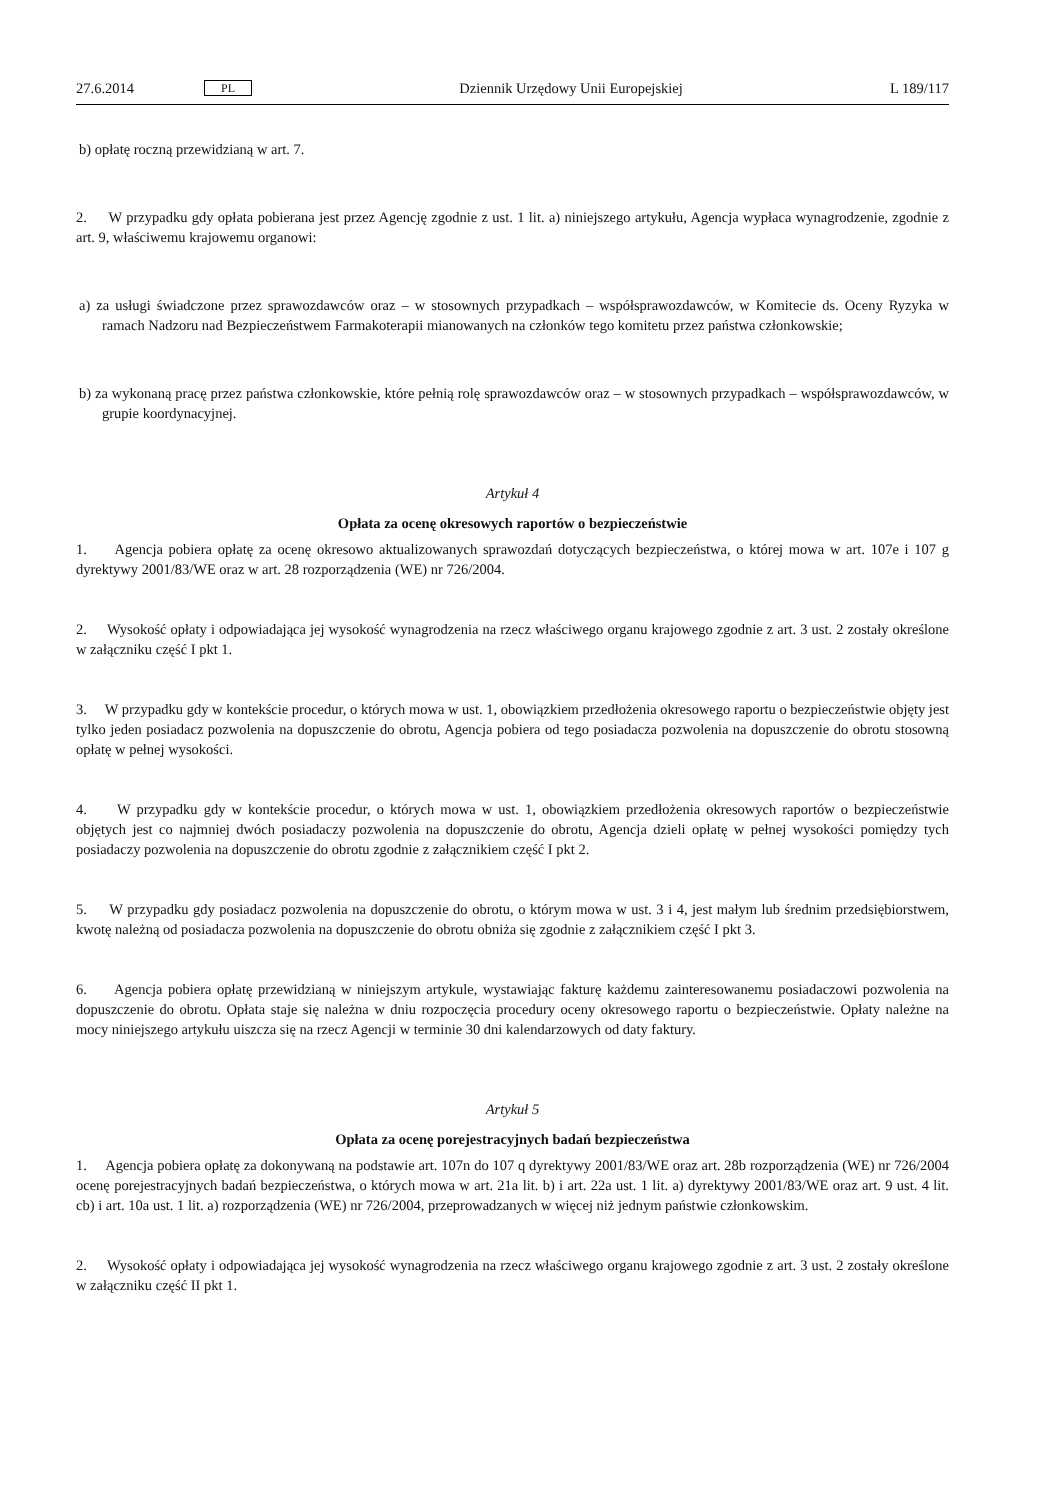27.6.2014 PL Dziennik Urzędowy Unii Europejskiej L 189/117
b) opłatę roczną przewidzianą w art. 7.
2. W przypadku gdy opłata pobierana jest przez Agencję zgodnie z ust. 1 lit. a) niniejszego artykułu, Agencja wypłaca wynagrodzenie, zgodnie z art. 9, właściwemu krajowemu organowi:
a) za usługi świadczone przez sprawozdawców oraz – w stosownych przypadkach – współsprawozdawców, w Komitecie ds. Oceny Ryzyka w ramach Nadzoru nad Bezpieczeństwem Farmakoterapii mianowanych na członków tego komitetu przez państwa członkowskie;
b) za wykonaną pracę przez państwa członkowskie, które pełnią rolę sprawozdawców oraz – w stosownych przypadkach – współsprawozdawców, w grupie koordynacyjnej.
Artykuł 4
Opłata za ocenę okresowych raportów o bezpieczeństwie
1. Agencja pobiera opłatę za ocenę okresowo aktualizowanych sprawozdań dotyczących bezpieczeństwa, o której mowa w art. 107e i 107 g dyrektywy 2001/83/WE oraz w art. 28 rozporządzenia (WE) nr 726/2004.
2. Wysokość opłaty i odpowiadająca jej wysokość wynagrodzenia na rzecz właściwego organu krajowego zgodnie z art. 3 ust. 2 zostały określone w załączniku część I pkt 1.
3. W przypadku gdy w kontekście procedur, o których mowa w ust. 1, obowiązkiem przedłożenia okresowego raportu o bezpieczeństwie objęty jest tylko jeden posiadacz pozwolenia na dopuszczenie do obrotu, Agencja pobiera od tego posiadacza pozwolenia na dopuszczenie do obrotu stosowną opłatę w pełnej wysokości.
4. W przypadku gdy w kontekście procedur, o których mowa w ust. 1, obowiązkiem przedłożenia okresowych raportów o bezpieczeństwie objętych jest co najmniej dwóch posiadaczy pozwolenia na dopuszczenie do obrotu, Agencja dzieli opłatę w pełnej wysokości pomiędzy tych posiadaczy pozwolenia na dopuszczenie do obrotu zgodnie z załącznikiem część I pkt 2.
5. W przypadku gdy posiadacz pozwolenia na dopuszczenie do obrotu, o którym mowa w ust. 3 i 4, jest małym lub średnim przedsiębiorstwem, kwotę należną od posiadacza pozwolenia na dopuszczenie do obrotu obniża się zgodnie z załącznikiem część I pkt 3.
6. Agencja pobiera opłatę przewidzianą w niniejszym artykule, wystawiając fakturę każdemu zainteresowanemu posiadaczowi pozwolenia na dopuszczenie do obrotu. Opłata staje się należna w dniu rozpoczęcia procedury oceny okresowego raportu o bezpieczeństwie. Opłaty należne na mocy niniejszego artykułu uiszcza się na rzecz Agencji w terminie 30 dni kalendarzowych od daty faktury.
Artykuł 5
Opłata za ocenę porejestracyjnych badań bezpieczeństwa
1. Agencja pobiera opłatę za dokonywaną na podstawie art. 107n do 107 q dyrektywy 2001/83/WE oraz art. 28b rozporządzenia (WE) nr 726/2004 ocenę porejestracyjnych badań bezpieczeństwa, o których mowa w art. 21a lit. b) i art. 22a ust. 1 lit. a) dyrektywy 2001/83/WE oraz art. 9 ust. 4 lit. cb) i art. 10a ust. 1 lit. a) rozporządzenia (WE) nr 726/2004, przeprowadzanych w więcej niż jednym państwie członkowskim.
2. Wysokość opłaty i odpowiadająca jej wysokość wynagrodzenia na rzecz właściwego organu krajowego zgodnie z art. 3 ust. 2 zostały określone w załączniku część II pkt 1.